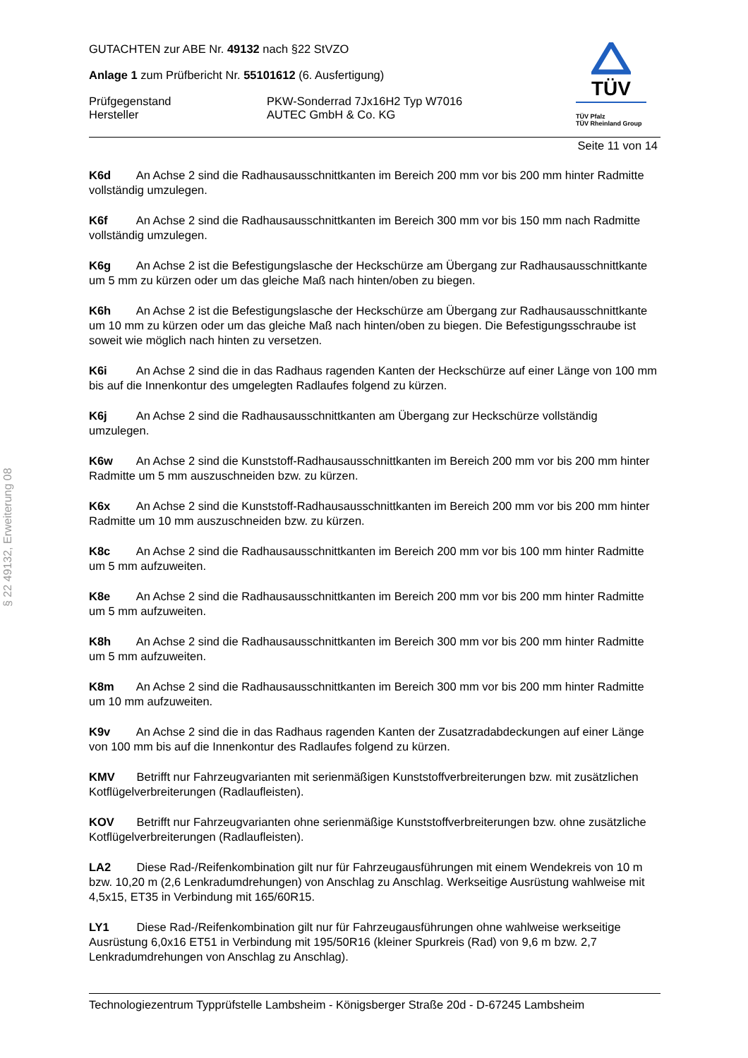§ 22 49132, Erweiterung 08
TÜV
TÜV Pfalz
TÜV Rheinland Group
GUTACHTEN zur ABE Nr. 49132 nach §22 StVZO
Anlage 1 zum Prüfbericht Nr. 55101612 (6. Ausfertigung)
Prüfgegenstand
Hersteller
PKW-Sonderrad 7Jx16H2 Typ W7016
AUTEC GmbH & Co. KG
Seite 11 von 14
K6d An Achse 2 sind die Radhausausschnittkanten im Bereich 200 mm vor bis 200 mm hinter Radmitte vollständig umzulegen.
K6f An Achse 2 sind die Radhausausschnittkanten im Bereich 300 mm vor bis 150 mm nach Radmitte vollständig umzulegen.
K6g An Achse 2 ist die Befestigungslasche der Heckschürze am Übergang zur Radhausausschnittkante um 5 mm zu kürzen oder um das gleiche Maß nach hinten/oben zu biegen.
K6h An Achse 2 ist die Befestigungslasche der Heckschürze am Übergang zur Radhausausschnittkante um 10 mm zu kürzen oder um das gleiche Maß nach hinten/oben zu biegen. Die Befestigungsschraube ist soweit wie möglich nach hinten zu versetzen.
K6i An Achse 2 sind die in das Radhaus ragenden Kanten der Heckschürze auf einer Länge von 100 mm bis auf die Innenkontur des umgelegten Radlaufes folgend zu kürzen.
K6j An Achse 2 sind die Radhausausschnittkanten am Übergang zur Heckschürze vollständig umzulegen.
K6w An Achse 2 sind die Kunststoff-Radhausausschnittkanten im Bereich 200 mm vor bis 200 mm hinter Radmitte um 5 mm auszuschneiden bzw. zu kürzen.
K6x An Achse 2 sind die Kunststoff-Radhausausschnittkanten im Bereich 200 mm vor bis 200 mm hinter Radmitte um 10 mm auszuschneiden bzw. zu kürzen.
K8c An Achse 2 sind die Radhausausschnittkanten im Bereich 200 mm vor bis 100 mm hinter Radmitte um 5 mm aufzuweiten.
K8e An Achse 2 sind die Radhausausschnittkanten im Bereich 200 mm vor bis 200 mm hinter Radmitte um 5 mm aufzuweiten.
K8h An Achse 2 sind die Radhausausschnittkanten im Bereich 300 mm vor bis 200 mm hinter Radmitte um 5 mm aufzuweiten.
K8m An Achse 2 sind die Radhausausschnittkanten im Bereich 300 mm vor bis 200 mm hinter Radmitte um 10 mm aufzuweiten.
K9v An Achse 2 sind die in das Radhaus ragenden Kanten der Zusatzradabdeckungen auf einer Länge von 100 mm bis auf die Innenkontur des Radlaufes folgend zu kürzen.
KMV Betrifft nur Fahrzeugvarianten mit serienmäßigen Kunststoffverbreiterungen bzw. mit zusätzlichen Kotflügelverbreiterungen (Radlaufleisten).
KOV Betrifft nur Fahrzeugvarianten ohne serienmäßige Kunststoffverbreiterungen bzw. ohne zusätzliche Kotflügelverbreiterungen (Radlaufleisten).
LA2 Diese Rad-/Reifenkombination gilt nur für Fahrzeugausführungen mit einem Wendekreis von 10 m bzw. 10,20 m (2,6 Lenkradumdrehungen) von Anschlag zu Anschlag. Werkseitige Ausrüstung wahlweise mit 4,5x15, ET35 in Verbindung mit 165/60R15.
LY1 Diese Rad-/Reifenkombination gilt nur für Fahrzeugausführungen ohne wahlweise werkseitige Ausrüstung 6,0x16 ET51 in Verbindung mit 195/50R16 (kleiner Spurkreis (Rad) von 9,6 m bzw. 2,7 Lenkradumdrehungen von Anschlag zu Anschlag).
Technologiezentrum Typprüfstelle Lambsheim - Königsberger Straße 20d - D-67245 Lambsheim